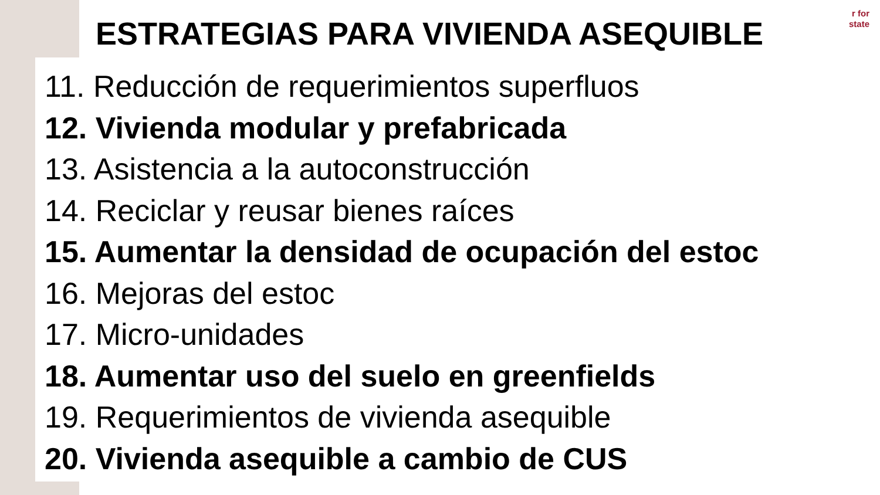r for
state
ESTRATEGIAS PARA VIVIENDA ASEQUIBLE
11. Reducción de requerimientos superfluos
12. Vivienda modular y prefabricada
13. Asistencia a la autoconstrucción
14. Reciclar y reusar bienes raíces
15. Aumentar la densidad de ocupación del estoc
16. Mejoras del estoc
17. Micro-unidades
18. Aumentar uso del suelo en greenfields
19. Requerimientos de vivienda asequible
20. Vivienda asequible a cambio de CUS